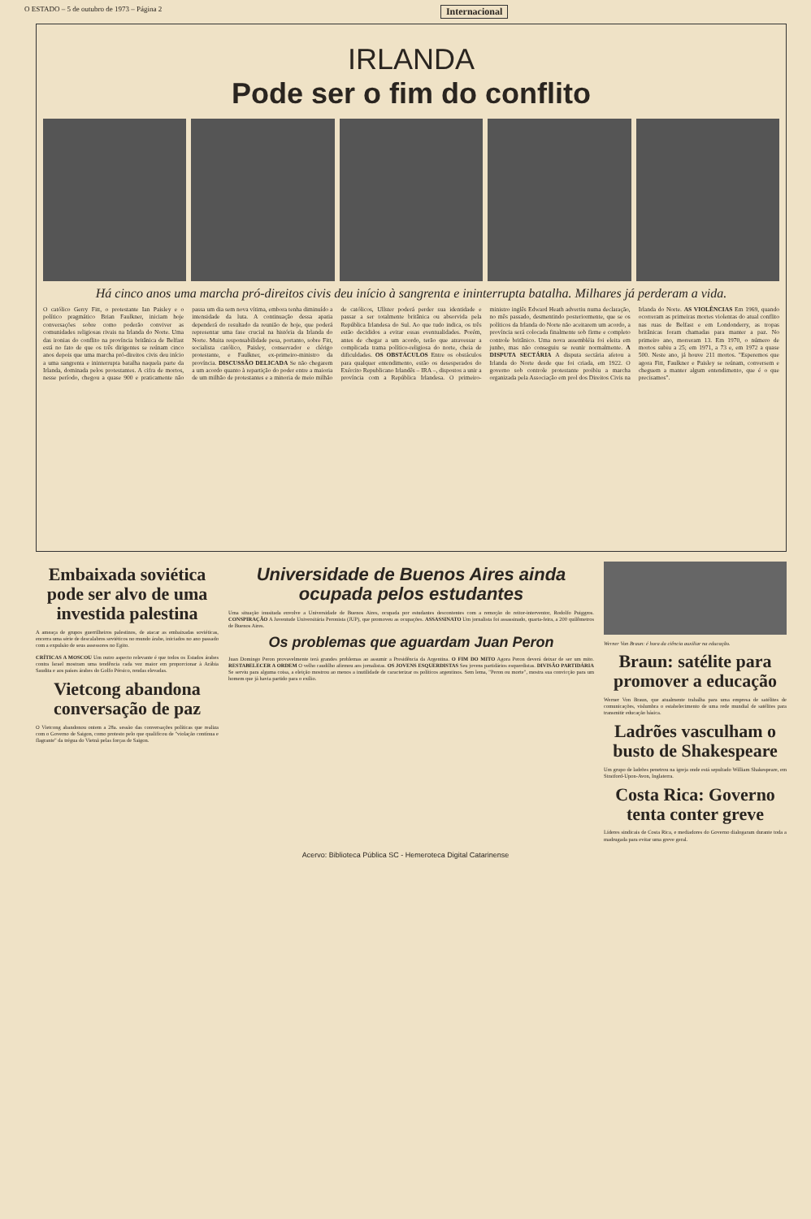O ESTADO – 5 de outubro de 1973 – Página 2 Internacional
IRLANDA
Pode ser o fim do conflito
Há cinco anos uma marcha pró-direitos civis deu início à sangrenta e ininterrupta batalha. Milhares já perderam a vida.
O católico Gerry Fitt, o protestante Ian Paisley e o político pragmático Brian Faulkner, iniciam hoje conversações sobre como poderão conviver as comunidades religiosas rivais na Irlanda do Norte. Uma das ironias do conflito na província britânica de Belfast está no fato de que os três dirigentes se reúnam cinco anos depois que uma marcha pró-direitos civis deu início a uma sangrenta e ininterrupta batalha naquela parte da Irlanda, dominada pelos protestantes. A cifra de mortos, nesse período, chegou a quase 900 e praticamente não passa um dia sem nova vítima, embora tenha diminuído a intensidade da luta. A continuação dessa apatia dependerá do resultado da reunião de hoje, que poderá representar uma fase crucial na história da Irlanda do Norte. Muita responsabilidade pesa, portanto, sobre Fitt, socialista católico, Paisley, conservador e clérigo protestante, e Faulkner, ex-primeiro-ministro da província. DISCUSSÃO DELICADA Se não chegarem a um acordo quanto à repartição do poder entre a maioria de um milhão de protestantes e a minoria de meio milhão de católicos, Ullster poderá perder sua identidade e passar a ser totalmente britânica ou absorvida pela República Irlandesa do Sul. Ao que tudo indica, os três estão decididos a evitar essas eventualidades. Porém, antes de chegar a um acordo, terão que atravessar a complicada trama político-religiosa do norte, cheia de dificuldades. OS OBSTÁCULOS Entre os obstáculos para qualquer entendimento, estão os desesperados do Exército Republicano Irlandês – IRA –, dispostos a unir a província com a República Irlandesa. O primeiro-ministro inglês Edward Heath advertiu numa declaração, no mês passado, desmentindo posteriormente, que se os políticos da Irlanda do Norte não aceitarem um acordo, a província será colocada finalmente sob firme e completo controle britânico. Uma nova assembléia foi eleita em junho, mas não conseguiu se reunir normalmente. A DISPUTA SECTÁRIA A disputa sectária afetou a Irlanda do Norte desde que foi criada, em 1922. O governo sob controle protestante proibiu a marcha organizada pela Associação em prol dos Direitos Civis na Irlanda do Norte. AS VIOLÊNCIAS Em 1969, quando ocorreram as primeiras mortes violentas do atual conflito nas ruas de Belfast e em Londonderry, as tropas britânicas foram chamadas para manter a paz. No primeiro ano, morreram 13. Em 1970, o número de mortos subiu a 25; em 1971, a 73 e, em 1972 a quase 500. Neste ano, já houve 211 mortos. "Esperemos que agora Fitt, Faulkner e Paisley se reúnam, conversem e cheguem a manter algum entendimento, que é o que precisamos".
Embaixada soviética pode ser alvo de uma investida palestina
A ameaça de grupos guerrilheiros palestinos, de atacar as embaixadas soviéticas, encerra uma série de descalabros soviéticos no mundo árabe, iniciados no ano passado com a expulsão de seus assessores no Egito.
CRÍTICAS A MOSCOU Um outro aspecto relevante é que todos os Estados árabes contra Israel mostram uma tendência cada vez maior em proporcionar à Arábia Saudita e aos países árabes do Golfo Pérsico, rendas elevadas.
Vietcong abandona conversação de paz
O Vietcong abandonou ontem a 28a. sessão das conversações políticas que realiza com o Governo de Saigon, como protesto pelo que qualificou de "violação contínua e flagrante" da trégua do Vietnã pelas forças de Saigon.
Universidade de Buenos Aires ainda ocupada pelos estudantes
Uma situação inusitada envolve a Universidade de Buenos Aires, ocupada por estudantes descontentes com a remoção do reitor-interventor, Rodolfo Puiggros. CONSPIRAÇÃO A Juventude Universitária Peronista (JUP), que promoveu as ocupações. ASSASSINATO Um jornalista foi assassinado, quarta-feira, a 200 quilômetros de Buenos Aires.
Os problemas que aguardam Juan Peron
Juan Domingo Peron provavelmente terá grandes problemas ao assumir a Presidência da Argentina. O FIM DO MITO Agora Peron deverá deixar de ser um mito. RESTABELECER A ORDEM O velho caudilho afirmou aos jornalistas. OS JOVENS ESQUERDISTAS Seu jovens partidários esquerdistas. DIVISÃO PARTIDÁRIA Se serviu para alguma coisa, a eleição mostrou ao menos a inutilidade de caracterizar os políticos argentinos. Sem lema, "Peron ou morte", mostra sua convicção para um homem que já havia partido para o exílio.
Werner Von Braun: é hora da ciência auxiliar na educação.
Braun: satélite para promover a educação
Werner Von Braun, que atualmente trabalha para uma empresa de satélites de comunicações, vislumbra o estabelecimento de uma rede mundial de satélites para transmitir educação básica.
Ladrões vasculham o busto de Shakespeare
Um grupo de ladrões penetrou na igreja onde está sepultado William Shakespeare, em Stratford-Upon-Avon, Inglaterra.
Costa Rica: Governo tenta conter greve
Líderes sindicais de Costa Rica, e mediadores do Governo dialogaram durante toda a madrugada para evitar uma greve geral.
Acervo: Biblioteca Pública SC - Hemeroteca Digital Catarinense